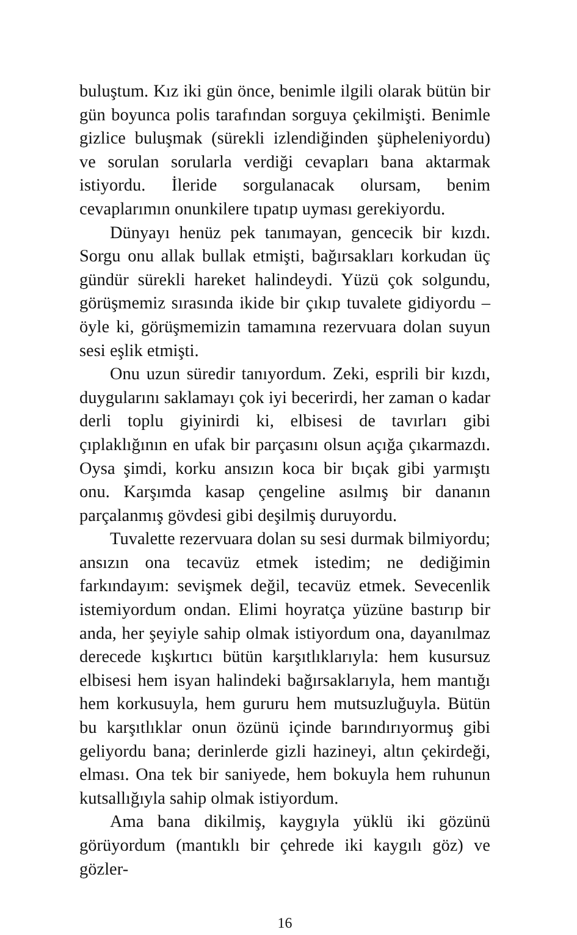buluştum. Kız iki gün önce, benimle ilgili olarak bütün bir gün boyunca polis tarafından sorguya çekilmişti. Benimle gizlice buluşmak (sürekli izlendiğinden şüpheleniyordu) ve sorulan sorularla verdiği cevapları bana aktarmak istiyordu. İleride sorgulanacak olursam, benim cevaplarımın onunkilere tıpatıp uyması gerekiyordu.
Dünyayı henüz pek tanımayan, gencecik bir kızdı. Sorgu onu allak bullak etmişti, bağırsakları korkudan üç gündür sürekli hareket halindeydi. Yüzü çok solgundu, görüşmemiz sırasında ikide bir çıkıp tuvalete gidiyordu – öyle ki, görüşmemizin tamamına rezervuara dolan suyun sesi eşlik etmişti.
Onu uzun süredir tanıyordum. Zeki, esprili bir kızdı, duygularını saklamayı çok iyi becerirdi, her zaman o kadar derli toplu giyinirdi ki, elbisesi de tavırları gibi çıplaklığının en ufak bir parçasını olsun açığa çıkarmazdı. Oysa şimdi, korku ansızın koca bir bıçak gibi yarmıştı onu. Karşımda kasap çengeline asılmış bir dananın parçalanmış gövdesi gibi deşilmiş duruyordu.
Tuvalette rezervuara dolan su sesi durmak bilmiyordu; ansızın ona tecavüz etmek istedim; ne dediğimin farkındayım: sevişmek değil, tecavüz etmek. Sevecenlik istemiyordum ondan. Elimi hoyratça yüzüne bastırıp bir anda, her şeyiyle sahip olmak istiyordum ona, dayanılmaz derecede kışkırtıcı bütün karşıtlıklarıyla: hem kusursuz elbisesi hem isyan halindeki bağırsaklarıyla, hem mantığı hem korkusuyla, hem gururu hem mutsuzluğuyla. Bütün bu karşıtlıklar onun özünü içinde barındırıyormuş gibi geliyordu bana; derinlerde gizli hazineyi, altın çekirdeği, elması. Ona tek bir saniyede, hem bokuyla hem ruhunun kutsallığıyla sahip olmak istiyordum.
Ama bana dikilmiş, kaygıyla yüklü iki gözünü görüyordum (mantıklı bir çehrede iki kaygılı göz) ve gözler-
16